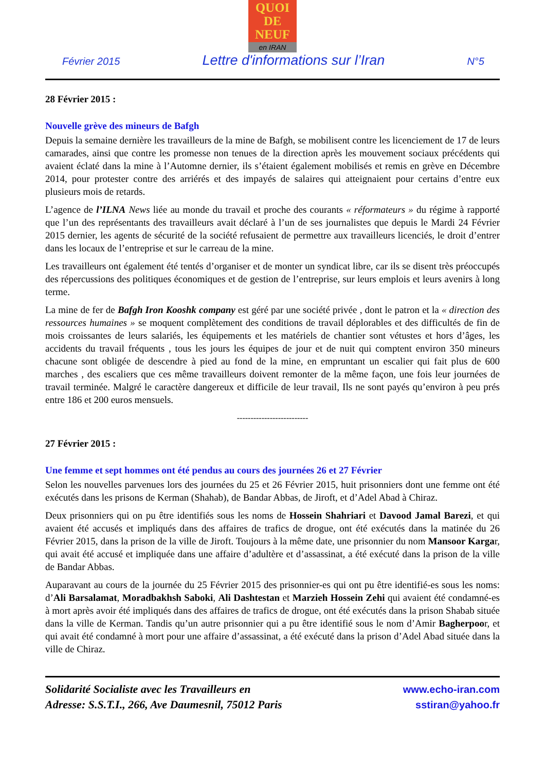QUOI
DE
NEUF
en IRAN
Février 2015 Lettre d'informations sur l’Iran N°5
28 Février 2015 :
Nouvelle grève des mineurs de Bafgh
Depuis la semaine dernière les travailleurs de la mine de Bafgh, se mobilisent contre les licenciement de 17 de leurs camarades, ainsi que contre les promesse non tenues de la direction après les mouvement sociaux précédents qui avaient éclaté dans la mine à l’Automne dernier, ils s’étaient également mobilisés et remis en grève en Décembre 2014, pour protester contre des arriérés et des impayés de salaires qui atteignaient pour certains d’entre eux plusieurs mois de retards.
L’agence de l’ILNA News liée au monde du travail et proche des courants « réformateurs » du régime à rapporté que l’un des représentants des travailleurs avait déclaré à l’un de ses journalistes que depuis le Mardi 24 Février 2015 dernier, les agents de sécurité de la société refusaient de permettre aux travailleurs licenciés, le droit d’entrer dans les locaux de l’entreprise et sur le carreau de la mine.
Les travailleurs ont également été tentés d’organiser et de monter un syndicat libre, car ils se disent très préoccupés des répercussions des politiques économiques et de gestion de l’entreprise, sur leurs emplois et leurs avenirs à long terme.
La mine de fer de Bafgh Iron Kooshk company est géré par une société privée , dont le patron et la « direction des ressources humaines » se moquent complètement des conditions de travail déplorables et des difficultés de fin de mois croissantes de leurs salariés, les équipements et les matériels de chantier sont vétustes et hors d’âges, les accidents du travail fréquents , tous les jours les équipes de jour et de nuit qui comptent environ 350 mineurs chacune sont obligée de descendre à pied au fond de la mine, en empruntant un escalier qui fait plus de 600 marches , des escaliers que ces même travailleurs doivent remonter de la même façon, une fois leur journées de travail terminée. Malgré le caractère dangereux et difficile de leur travail, Ils ne sont payés qu’environ à peu prés entre 186 et 200 euros mensuels.
--------------------------
27 Février 2015 :
Une femme et sept hommes ont été pendus au cours des journées 26 et 27 Février
Selon les nouvelles parvenues lors des journées du 25 et 26 Février 2015, huit prisonniers dont une femme ont été exécutés dans les prisons de Kerman (Shahab), de Bandar Abbas, de Jiroft, et d’Adel Abad à Chiraz.
Deux prisonniers qui on pu être identifiés sous les noms de Hossein Shahriari et Davood Jamal Barezi, et qui avaient été accusés et impliqués dans des affaires de trafics de drogue, ont été exécutés dans la matinée du 26 Février 2015, dans la prison de la ville de Jiroft. Toujours à la même date, une prisonnier du nom Mansoor Kargar, qui avait été accusé et impliquée dans une affaire d’adultère et d’assassinat, a été exécuté dans la prison de la ville de Bandar Abbas.
Auparavant au cours de la journée du 25 Février 2015 des prisonnier-es qui ont pu être identifié-es sous les noms: d’Ali Barsalamat, Moradbakhsh Saboki, Ali Dashtestan et Marzieh Hossein Zehi qui avaient été condamné-es à mort après avoir été impliqués dans des affaires de trafics de drogue, ont été exécutés dans la prison Shabab située dans la ville de Kerman. Tandis qu’un autre prisonnier qui a pu être identifié sous le nom d’Amir Bagherpoor, et qui avait été condamné à mort pour une affaire d’assassinat, a été exécuté dans la prison d’Adel Abad située dans la ville de Chiraz.
Solidarité Socialiste avec les Travailleurs en
Adresse: S.S.T.I., 266, Ave Daumesnil, 75012 Paris
www.echo-iran.com
sstiran@yahoo.fr